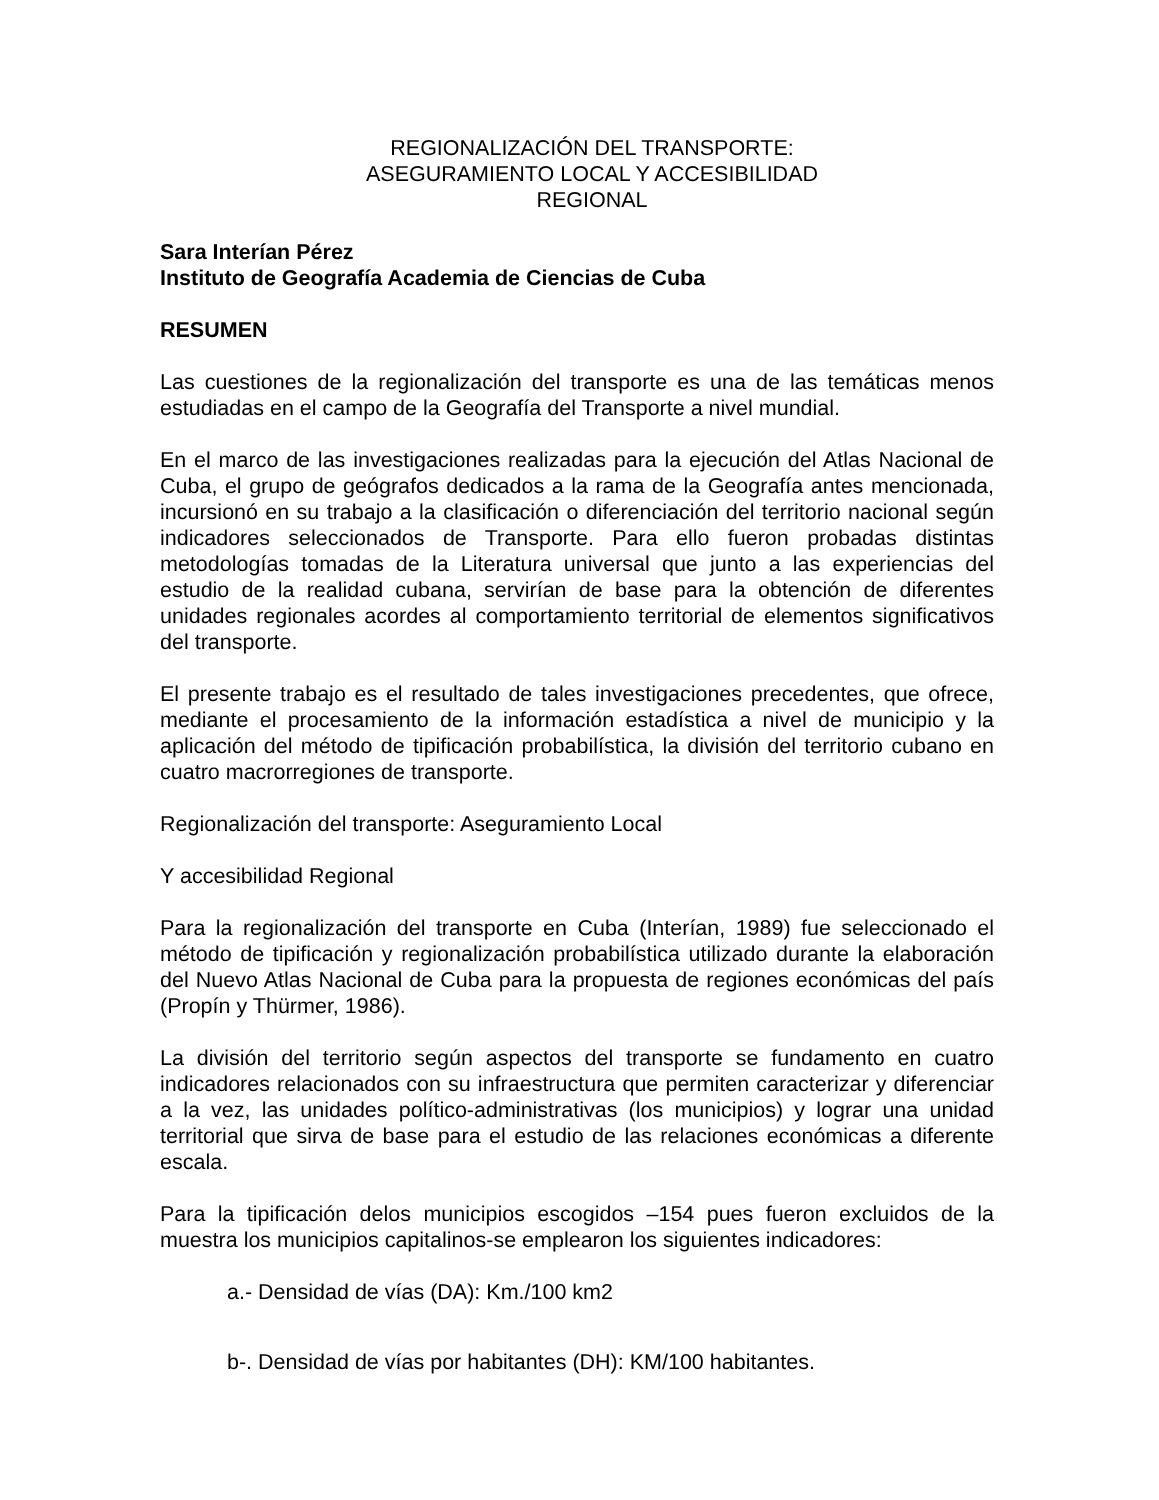REGIONALIZACIÓN DEL TRANSPORTE:
ASEGURAMIENTO LOCAL Y ACCESIBILIDAD
REGIONAL
Sara Interían Pérez
Instituto de Geografía Academia de Ciencias de Cuba
RESUMEN
Las cuestiones de la regionalización del transporte es una de las temáticas menos estudiadas en el campo de la Geografía del Transporte a nivel mundial.
En el marco de las investigaciones realizadas para la ejecución del Atlas Nacional de Cuba, el grupo de geógrafos dedicados a la rama de la Geografía antes mencionada, incursionó en su trabajo a la clasificación o diferenciación del territorio nacional según indicadores seleccionados de Transporte. Para ello fueron probadas distintas metodologías tomadas de la Literatura universal que junto a las experiencias del estudio de la realidad cubana, servirían de base para la obtención de diferentes unidades regionales acordes al comportamiento territorial de elementos significativos del transporte.
El presente trabajo es el resultado de tales investigaciones precedentes, que ofrece, mediante el procesamiento de la información estadística a nivel de municipio y la aplicación del método de tipificación probabilística, la división del territorio cubano en cuatro macrorregiones de transporte.
Regionalización del transporte: Aseguramiento Local
Y accesibilidad Regional
Para la regionalización del transporte en Cuba (Interían, 1989) fue seleccionado el método de tipificación y regionalización probabilística utilizado durante la elaboración del Nuevo Atlas Nacional de Cuba para la propuesta de regiones económicas del país (Propín y Thürmer, 1986).
La división del territorio según aspectos del transporte se fundamento en cuatro indicadores relacionados con su infraestructura que permiten caracterizar y diferenciar a la vez, las unidades político-administrativas (los municipios) y lograr una unidad territorial que sirva de base para el estudio de las relaciones económicas a diferente escala.
Para la tipificación delos municipios escogidos –154 pues fueron excluidos de la muestra los municipios capitalinos-se emplearon los siguientes indicadores:
a.- Densidad de vías (DA): Km./100 km2
b-. Densidad de vías por habitantes (DH): KM/100 habitantes.